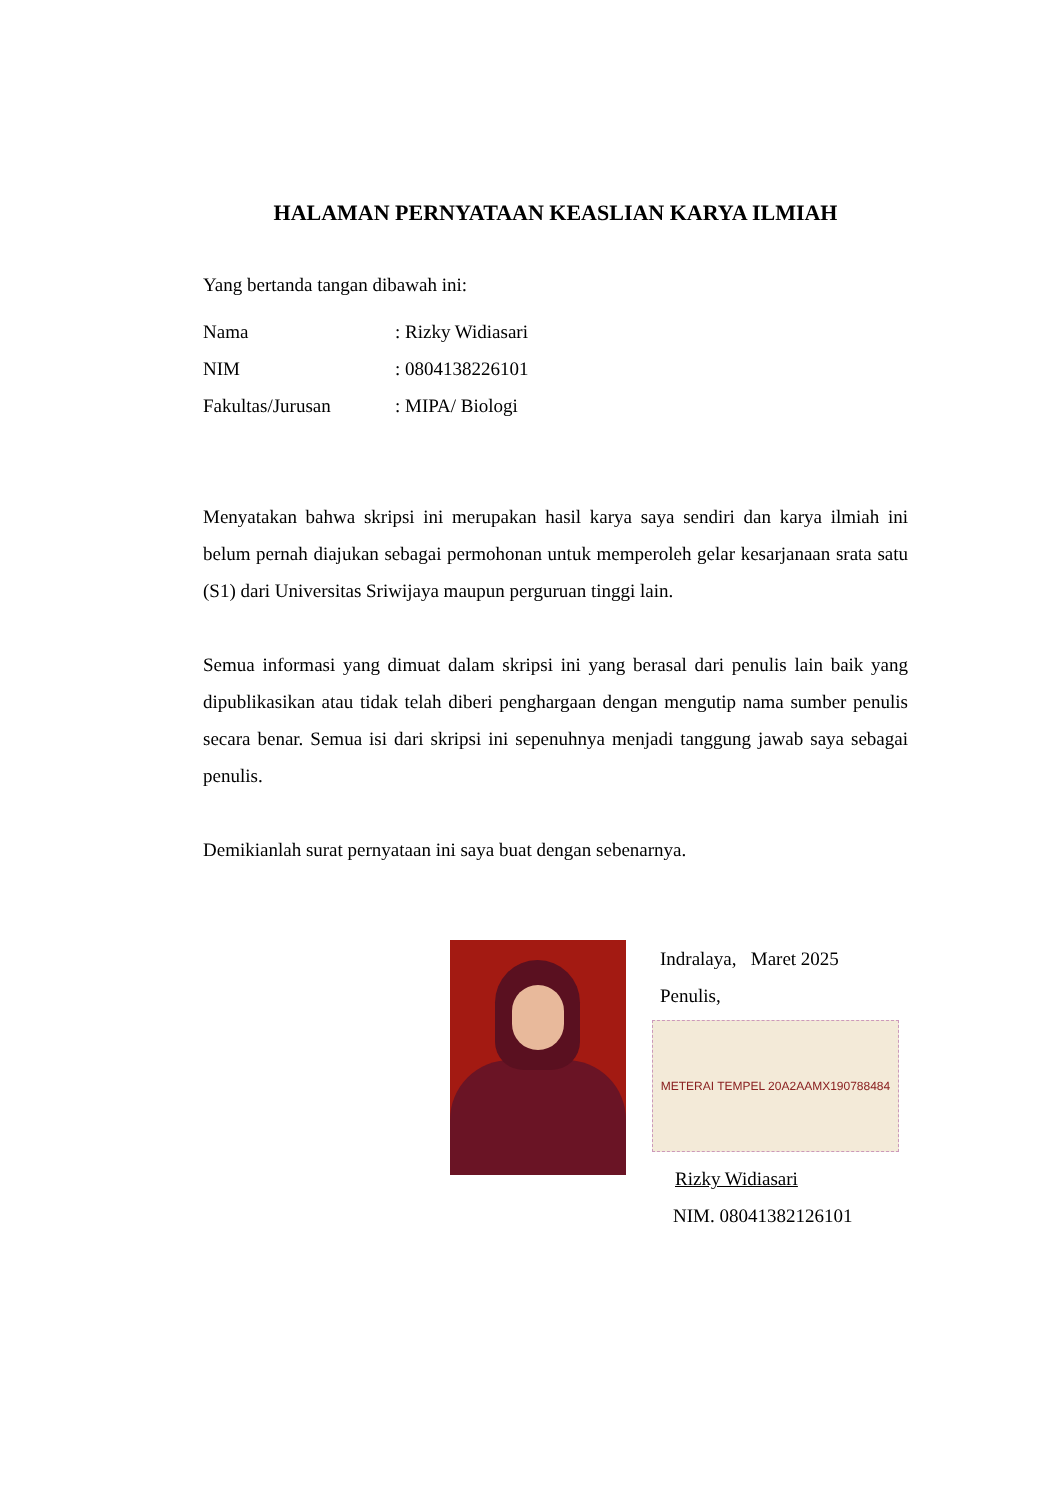HALAMAN PERNYATAAN KEASLIAN KARYA ILMIAH
Yang bertanda tangan dibawah ini:
Nama: Rizky Widiasari
NIM: 0804138226101
Fakultas/Jurusan: MIPA/ Biologi
Menyatakan bahwa skripsi ini merupakan hasil karya saya sendiri dan karya ilmiah ini belum pernah diajukan sebagai permohonan untuk memperoleh gelar kesarjanaan srata satu (S1) dari Universitas Sriwijaya maupun perguruan tinggi lain.
Semua informasi yang dimuat dalam skripsi ini yang berasal dari penulis lain baik yang dipublikasikan atau tidak telah diberi penghargaan dengan mengutip nama sumber penulis secara benar. Semua isi dari skripsi ini sepenuhnya menjadi tanggung jawab saya sebagai penulis.
Demikianlah surat pernyataan ini saya buat dengan sebenarnya.
Indralaya, Maret 2025
Penulis,
METERAI TEMPEL 20A2AAMX190788484
Rizky Widiasari
NIM. 08041382126101